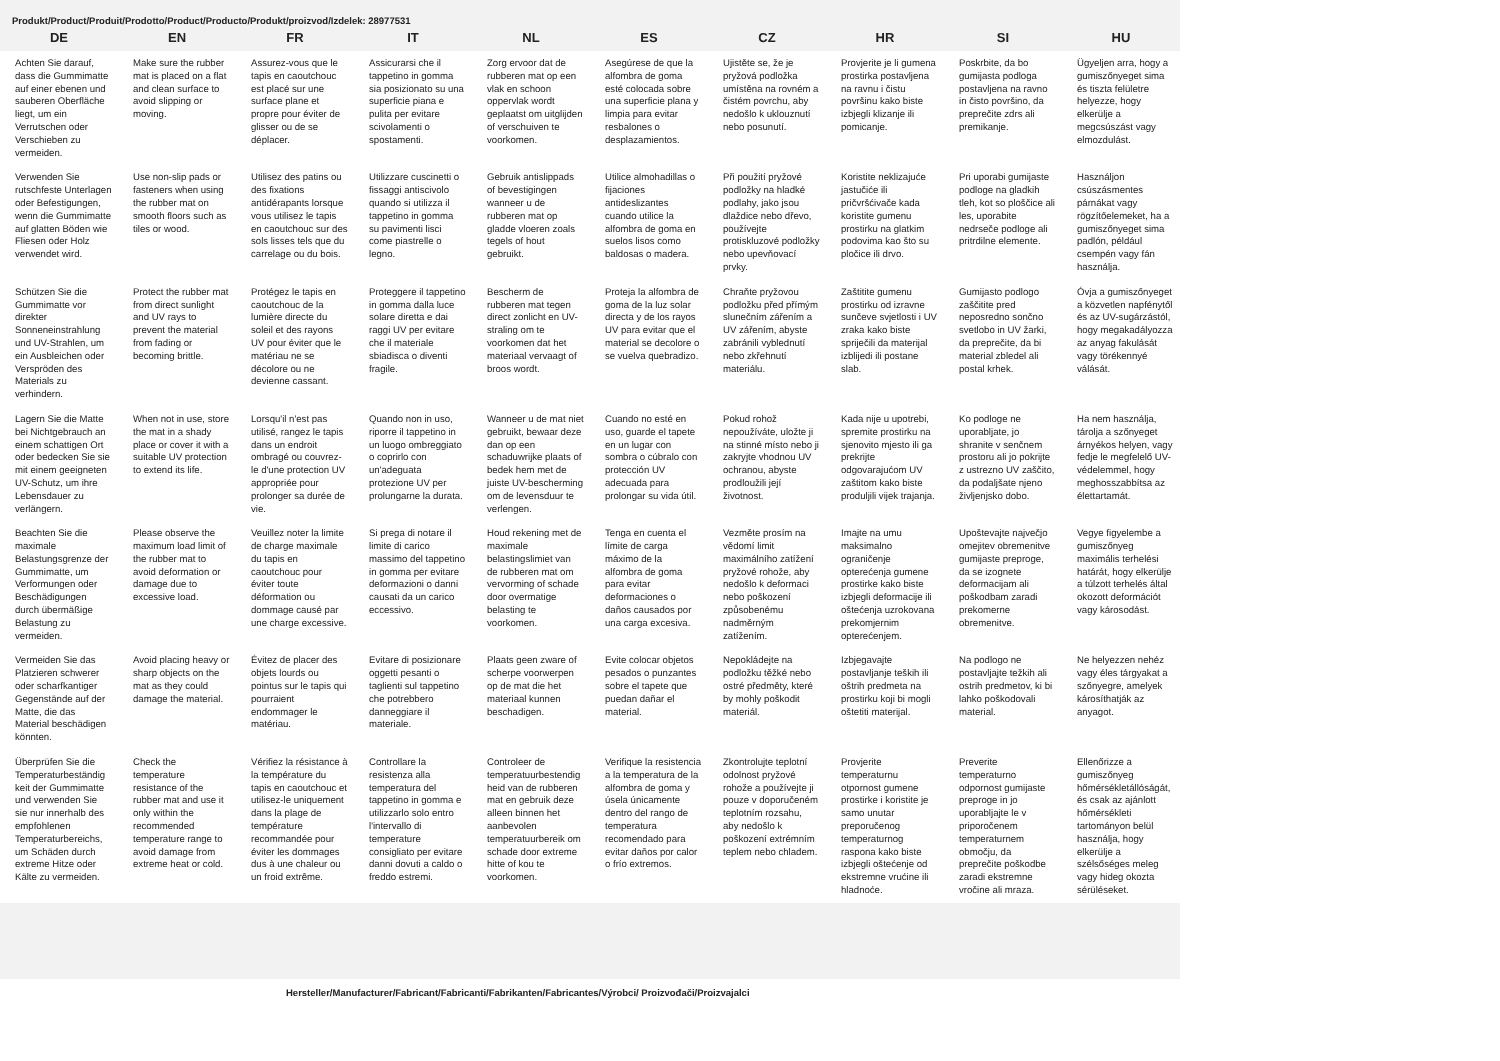Produkt/Product/Produit/Prodotto/Product/Producto/Produkt/proizvod/Izdelek: 28977531
| DE | EN | FR | IT | NL | ES | CZ | HR | SI | HU |
| --- | --- | --- | --- | --- | --- | --- | --- | --- | --- |
| Achten Sie darauf, dass die Gummimatte auf einer ebenen und sauberen Oberfläche liegt, um ein Verrutschen oder Verschieben zu vermeiden. | Make sure the rubber mat is placed on a flat and clean surface to avoid slipping or moving. | Assurez-vous que le tapis en caoutchouc est placé sur une surface plane et propre pour éviter de glisser ou de se déplacer. | Assicurarsi che il tappetino in gomma sia posizionato su una superficie piana e pulita per evitare scivolamenti o spostamenti. | Zorg ervoor dat de rubberen mat op een vlak en schoon oppervlak wordt geplaatst om uitglijden of verschuiven te voorkomen. | Asegúrese de que la alfombra de goma esté colocada sobre una superficie plana y limpia para evitar resbalones o desplazamientos. | Ujistěte se, že je pryžová podložka umístěna na rovném a čistém povrchu, aby nedošlo k uklouznutí nebo posunutí. | Provjerite je li gumena prostirka postavljena na ravnu i čistu površinu kako biste izbjegli klizanje ili pomicanje. | Poskrbite, da bo gumijasta podloga postavljena na ravno in čisto površino, da preprečite zdrs ali premikanje. | Ügyeljen arra, hogy a gumiszőnyeget sima és tiszta felületre helyezze, hogy elkerülje a megcsúszást vagy elmozdulást. |
| Verwenden Sie rutschfeste Unterlagen oder Befestigungen, wenn die Gummimatte auf glatten Böden wie Fliesen oder Holz verwendet wird. | Use non-slip pads or fasteners when using the rubber mat on smooth floors such as tiles or wood. | Utilisez des patins ou des fixations antidérapants lorsque vous utilisez le tapis en caoutchouc sur des sols lisses tels que du carrelage ou du bois. | Utilizzare cuscinetti o fissaggi antiscivolo quando si utilizza il tappetino in gomma su pavimenti lisci come piastrelle o legno. | Gebruik antislippads of bevestigingen wanneer u de rubberen mat op gladde vloeren zoals tegels of hout gebruikt. | Utilice almohadillas o fijaciones antideslizantes cuando utilice la alfombra de goma en suelos lisos como baldosas o madera. | Při použití pryžové podložky na hladké podlahy, jako jsou dlaždice nebo dřevo, používejte protiskluzové podložky nebo upevňovací prvky. | Koristite neklizajuće jastučiće ili pričvršćivače kada koristite gumenu prostirku na glatkim podovima kao što su pločice ili drvo. | Pri uporabi gumijaste podloge na gladkih tleh, kot so ploščice ali les, uporabite nedrseče podloge ali pritrdilne elemente. | Használjon csúszásmentes párnákat vagy rögzítőelemeket, ha a gumiszőnyeget sima padlón, például csempén vagy fán használja. |
| Schützen Sie die Gummimatte vor direkter Sonneneinstrahlung und UV-Strahlen, um ein Ausbleichen oder Verspröden des Materials zu verhindern. | Protect the rubber mat from direct sunlight and UV rays to prevent the material from fading or becoming brittle. | Protégez le tapis en caoutchouc de la lumière directe du soleil et des rayons UV pour éviter que le matériau ne se décolore ou ne devienne cassant. | Proteggere il tappetino in gomma dalla luce solare diretta e dai raggi UV per evitare che il materiale sbiadisca o diventi fragile. | Bescherm de rubberen mat tegen direct zonlicht en UV-straling om te voorkomen dat het materiaal vervaagt of broos wordt. | Proteja la alfombra de goma de la luz solar directa y de los rayos UV para evitar que el material se decolore o se vuelva quebradizo. | Chraňte pryžovou podložku před přímým slunečním zářením a UV zářením, abyste zabránili vyblednutí nebo zkřehnutí materiálu. | Zaštitite gumenu prostirku od izravne sunčeve svjetlosti i UV zraka kako biste spriječili da materijal izblijedi ili postane slab. | Gumijasto podlogo zaščitite pred neposredno sončno svetlobo in UV žarki, da preprečite, da bi material zbledel ali postal krhek. | Óvja a gumiszőnyeget a közvetlen napfénytől és az UV-sugárzástól, hogy megakadályozza az anyag fakulását vagy törékennyé válását. |
| Lagern Sie die Matte bei Nichtgebrauch an einem schattigen Ort oder bedecken Sie sie mit einem geeigneten UV-Schutz, um ihre Lebensdauer zu verlängern. | When not in use, store the mat in a shady place or cover it with a suitable UV protection to extend its life. | Lorsqu'il n'est pas utilisé, rangez le tapis dans un endroit ombragé ou couvrez-le d'une protection UV appropriée pour prolonger sa durée de vie. | Quando non in uso, riporre il tappetino in un luogo ombreggiato o coprirlo con un'adeguata protezione UV per prolungarne la durata. | Wanneer u de mat niet gebruikt, bewaar deze dan op een schaduwrijke plaats of bedek hem met de juiste UV-bescherming om de levensduur te verlengen. | Cuando no esté en uso, guarde el tapete en un lugar con sombra o cúbralo con protección UV adecuada para prolongar su vida útil. | Pokud rohož nepoužíváte, uložte ji na stinné místo nebo ji zakryjte vhodnou UV ochranou, abyste prodloužili její životnost. | Kada nije u upotrebi, spremite prostirku na sjenovito mjesto ili ga prekrijte odgovarajućom UV zaštitom kako biste produljili vijek trajanja. | Ko podloge ne uporabljate, jo shranite v senčnem prostoru ali jo pokrijte z ustrezno UV zaščito, da podaljšate njeno življenjsko dobo. | Ha nem használja, tárolja a szőnyeget árnyékos helyen, vagy fedje le megfelelő UV-védelemmel, hogy meghosszabbítsa az élettartamát. |
| Beachten Sie die maximale Belastungsgrenze der Gummimatte, um Verformungen oder Beschädigungen durch übermäßige Belastung zu vermeiden. | Please observe the maximum load limit of the rubber mat to avoid deformation or damage due to excessive load. | Veuillez noter la limite de charge maximale du tapis en caoutchouc pour éviter toute déformation ou dommage causé par une charge excessive. | Si prega di notare il limite di carico massimo del tappetino in gomma per evitare deformazioni o danni causati da un carico eccessivo. | Houd rekening met de maximale belastingslimiet van de rubberen mat om vervorming of schade door overmatige belasting te voorkomen. | Tenga en cuenta el límite de carga máximo de la alfombra de goma para evitar deformaciones o daños causados por una carga excesiva. | Vezměte prosím na vědomí limit maximálního zatížení pryžové rohože, aby nedošlo k deformaci nebo poškození způsobenému nadměrným zatížením. | Imajte na umu maksimalno ograničenje opterećenja gumene prostirke kako biste izbjegli deformacije ili oštećenja uzrokovana prekomjernim opterećenjem. | Upoštevajte največjo omejitev obremenitve gumijaste preproge, da se izognete deformacijam ali poškodbam zaradi prekomerne obremenitve. | Vegye figyelembe a gumiszőnyeg maximális terhelési határát, hogy elkerülje a túlzott terhelés által okozott deformációt vagy károsodást. |
| Vermeiden Sie das Platzieren schwerer oder scharfkantiger Gegenstände auf der Matte, die das Material beschädigen könnten. | Avoid placing heavy or sharp objects on the mat as they could damage the material. | Évitez de placer des objets lourds ou pointus sur le tapis qui pourraient endommager le matériau. | Evitare di posizionare oggetti pesanti o taglienti sul tappetino che potrebbero danneggiare il materiale. | Plaats geen zware of scherpe voorwerpen op de mat die het materiaal kunnen beschadigen. | Evite colocar objetos pesados o punzantes sobre el tapete que puedan dañar el material. | Nepokládejte na podložku těžké nebo ostré předměty, které by mohly poškodit materiál. | Izbjegavajte postavljanje teških ili oštrih predmeta na prostirku koji bi mogli oštetiti materijal. | Na podlogo ne postavljajte težkih ali ostrih predmetov, ki bi lahko poškodovali material. | Ne helyezzen nehéz vagy éles tárgyakat a szőnyegre, amelyek károsíthatják az anyagot. |
| Überprüfen Sie die Temperaturbeständig keit der Gummimatte und verwenden Sie sie nur innerhalb des empfohlenen Temperaturbereichs, um Schäden durch extreme Hitze oder Kälte zu vermeiden. | Check the temperature resistance of the rubber mat and use it only within the recommended temperature range to avoid damage from extreme heat or cold. | Vérifiez la résistance à la température du tapis en caoutchouc et utilisez-le uniquement dans la plage de température recommandée pour éviter les dommages dus à une chaleur ou un froid extrême. | Controllare la resistenza alla temperatura del tappetino in gomma e utilizzarlo solo entro l'intervallo di temperature consigliato per evitare danni dovuti a caldo o freddo estremi. | Controleer de temperatuurbestendig heid van de rubberen mat en gebruik deze alleen binnen het aanbevolen temperatuurbereik om schade door extreme hitte of kou te voorkomen. | Verifique la resistencia a la temperatura de la alfombra de goma y úsela únicamente dentro del rango de temperatura recomendado para evitar daños por calor o frío extremos. | Zkontrolujte teplotní odolnost pryžové rohože a používejte ji pouze v doporučeném teplotním rozsahu, aby nedošlo k poškození extrémním teplem nebo chladem. | Provjerite temperaturnu otpornost gumene prostirke i koristite je samo unutar preporučenog temperaturnog raspona kako biste izbjegli oštećenje od ekstremne vrućine ili hladnoće. | Preverite temperaturno odpornost gumijaste preproge in jo uporabljajte le v priporočenem temperaturnem območju, da preprečite poškodbe zaradi ekstremne vročine ali mraza. | Ellenőrizze a gumiszőnyeg hőmérsékletállóságát, és csak az ajánlott hőmérsékleti tartományon belül használja, hogy elkerülje a szélsőséges meleg vagy hideg okozta sérüléseket. |
Hersteller/Manufacturer/Fabricant/Fabricanti/Fabrikanten/Fabricantes/Výrobci/ Proizvođači/Proizvajalci